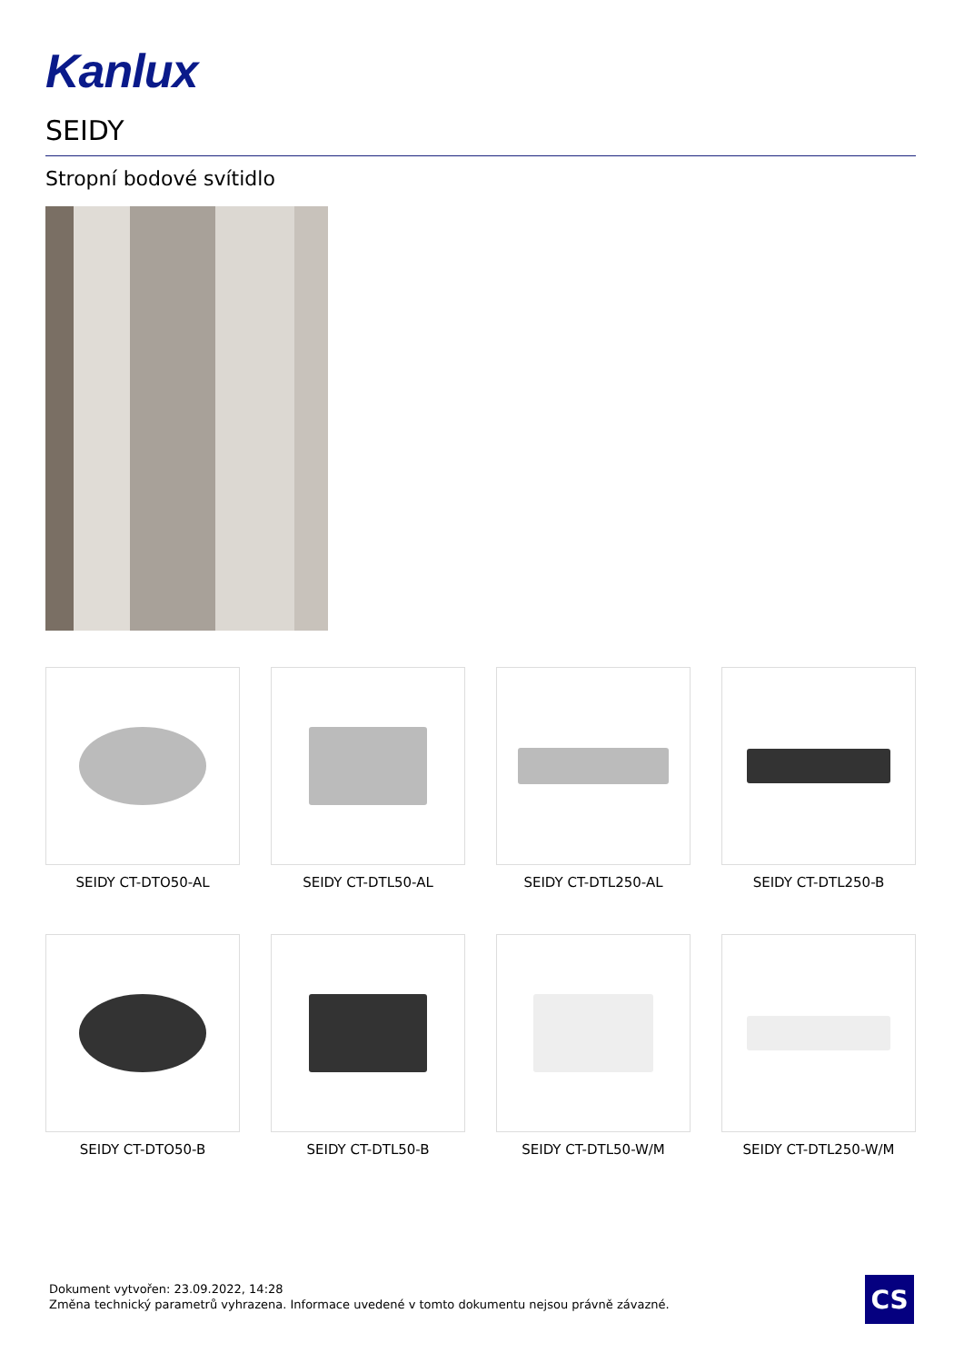Kanlux
SEIDY
Stropní bodové svítidlo
SEIDY CT-DTO50-AL
SEIDY CT-DTL50-AL
SEIDY CT-DTL250-AL
SEIDY CT-DTL250-B
SEIDY CT-DTO50-B
SEIDY CT-DTL50-B
SEIDY CT-DTL50-W/M
SEIDY CT-DTL250-W/M
Dokument vytvořen: 23.09.2022, 14:28
Změna technický parametrů vyhrazena. Informace uvedené v tomto dokumentu nejsou právně závazné.
CS